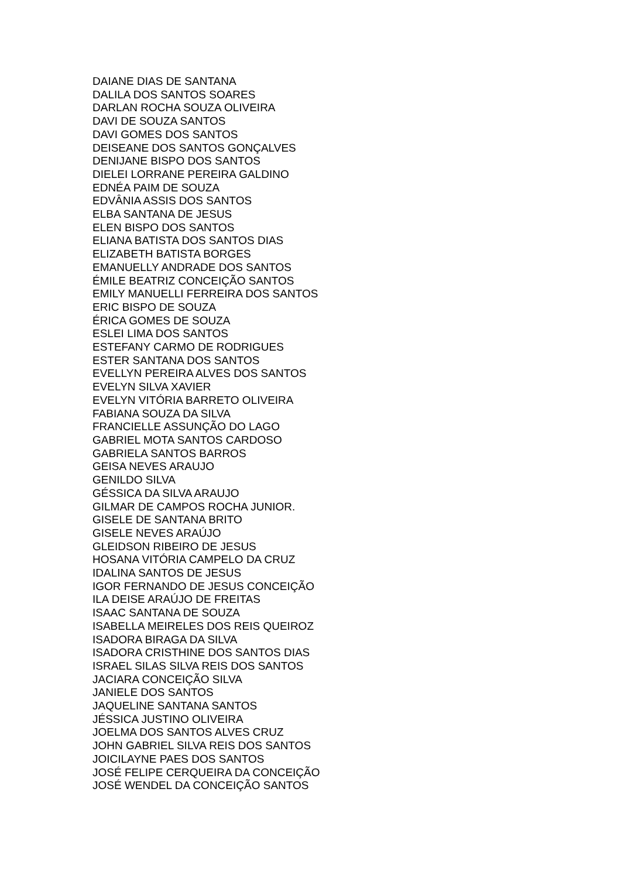DAIANE DIAS DE SANTANA
DALILA DOS SANTOS SOARES
DARLAN ROCHA SOUZA OLIVEIRA
DAVI DE SOUZA SANTOS
DAVI GOMES DOS SANTOS
DEISEANE DOS SANTOS GONÇALVES
DENIJANE BISPO DOS SANTOS
DIELEI LORRANE PEREIRA GALDINO
EDNÉA PAIM DE SOUZA
EDVÂNIA ASSIS DOS SANTOS
ELBA SANTANA DE JESUS
ELEN BISPO DOS SANTOS
ELIANA BATISTA DOS SANTOS DIAS
ELIZABETH BATISTA BORGES
EMANUELLY ANDRADE DOS SANTOS
ÉMILE BEATRIZ CONCEIÇÃO SANTOS
EMILY MANUELLI FERREIRA DOS SANTOS
ERIC BISPO DE SOUZA
ÉRICA GOMES DE SOUZA
ESLEI LIMA DOS SANTOS
ESTEFANY CARMO DE RODRIGUES
ESTER SANTANA DOS SANTOS
EVELLYN PEREIRA ALVES DOS SANTOS
EVELYN SILVA XAVIER
EVELYN VITÓRIA BARRETO OLIVEIRA
FABIANA SOUZA DA SILVA
FRANCIELLE ASSUNÇÃO DO LAGO
GABRIEL MOTA SANTOS CARDOSO
GABRIELA SANTOS BARROS
GEISA NEVES ARAUJO
GENILDO SILVA
GÉSSICA DA SILVA ARAUJO
GILMAR DE CAMPOS ROCHA JUNIOR.
GISELE DE SANTANA BRITO
GISELE NEVES ARAÚJO
GLEIDSON RIBEIRO DE JESUS
HOSANA VITÓRIA CAMPELO DA CRUZ
IDALINA SANTOS DE JESUS
IGOR FERNANDO DE JESUS CONCEIÇÃO
ILA DEISE ARAÚJO DE FREITAS
ISAAC SANTANA DE SOUZA
ISABELLA MEIRELES DOS REIS QUEIROZ
ISADORA BIRAGA DA SILVA
ISADORA CRISTHINE DOS SANTOS DIAS
ISRAEL SILAS SILVA REIS DOS SANTOS
JACIARA CONCEIÇÃO SILVA
JANIELE DOS SANTOS
JAQUELINE SANTANA SANTOS
JÉSSICA JUSTINO OLIVEIRA
JOELMA DOS SANTOS ALVES CRUZ
JOHN GABRIEL SILVA REIS DOS SANTOS
JOICILAYNE PAES DOS SANTOS
JOSÉ FELIPE CERQUEIRA DA CONCEIÇÃO
JOSÉ WENDEL DA CONCEIÇÃO SANTOS